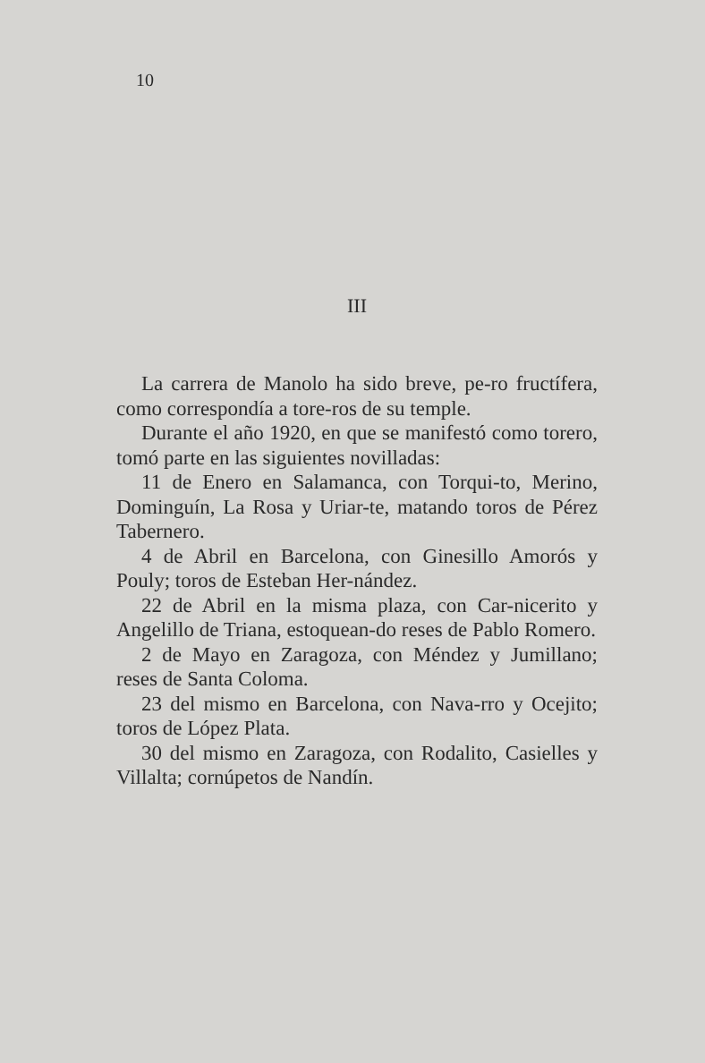10
III
La carrera de Manolo ha sido breve, pe-ro fructífera, como correspondía a tore-ros de su temple.
Durante el año 1920, en que se manifestó como torero, tomó parte en las siguientes novilladas:
11 de Enero en Salamanca, con Torqui-to, Merino, Dominguín, La Rosa y Uriar-te, matando toros de Pérez Tabernero.
4 de Abril en Barcelona, con Ginesillo Amorós y Pouly; toros de Esteban Her-nández.
22 de Abril en la misma plaza, con Car-nicerito y Angelillo de Triana, estoquean-do reses de Pablo Romero.
2 de Mayo en Zaragoza, con Méndez y Jumillano; reses de Santa Coloma.
23 del mismo en Barcelona, con Nava-rro y Ocejito; toros de López Plata.
30 del mismo en Zaragoza, con Rodalito, Casielles y Villalta; cornúpetos de Nandín.